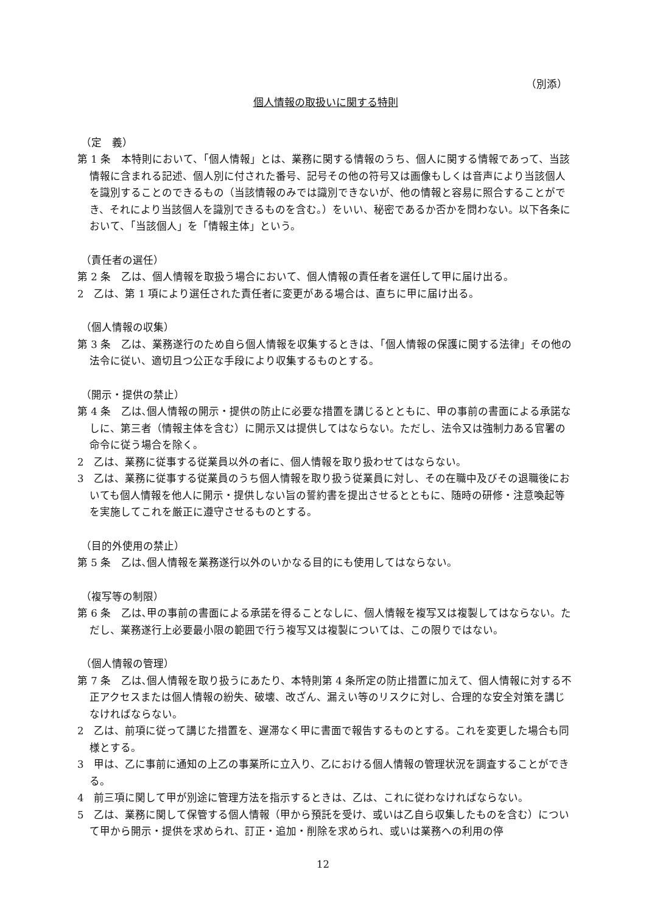（別添）
個人情報の取扱いに関する特則
（定　義）
第 1 条　本特則において、「個人情報」とは、業務に関する情報のうち、個人に関する情報であって、当該情報に含まれる記述、個人別に付された番号、記号その他の符号又は画像もしくは音声により当該個人を識別することのできるもの（当該情報のみでは識別できないが、他の情報と容易に照合することができ、それにより当該個人を識別できるものを含む。）をいい、秘密であるか否かを問わない。以下各条において、「当該個人」を「情報主体」という。
（責任者の選任）
第 2 条　乙は、個人情報を取扱う場合において、個人情報の責任者を選任して甲に届け出る。
2　乙は、第 1 項により選任された責任者に変更がある場合は、直ちに甲に届け出る。
（個人情報の収集）
第 3 条　乙は、業務遂行のため自ら個人情報を収集するときは、「個人情報の保護に関する法律」その他の法令に従い、適切且つ公正な手段により収集するものとする。
（開示・提供の禁止）
第 4 条　乙は､個人情報の開示・提供の防止に必要な措置を講じるとともに、甲の事前の書面による承諾なしに、第三者（情報主体を含む）に開示又は提供してはならない。ただし、法令又は強制力ある官署の命令に従う場合を除く。
2　乙は、業務に従事する従業員以外の者に、個人情報を取り扱わせてはならない。
3　乙は、業務に従事する従業員のうち個人情報を取り扱う従業員に対し、その在職中及びその退職後においても個人情報を他人に開示・提供しない旨の誓約書を提出させるとともに、随時の研修・注意喚起等を実施してこれを厳正に遵守させるものとする。
（目的外使用の禁止）
第 5 条　乙は､個人情報を業務遂行以外のいかなる目的にも使用してはならない。
（複写等の制限）
第 6 条　乙は､甲の事前の書面による承諾を得ることなしに、個人情報を複写又は複製してはならない。ただし、業務遂行上必要最小限の範囲で行う複写又は複製については、この限りではない。
（個人情報の管理）
第 7 条　乙は､個人情報を取り扱うにあたり、本特則第 4 条所定の防止措置に加えて、個人情報に対する不正アクセスまたは個人情報の紛失、破壊、改ざん、漏えい等のリスクに対し、合理的な安全対策を講じなければならない。
2　乙は、前項に従って講じた措置を、遅滞なく甲に書面で報告するものとする。これを変更した場合も同様とする。
3　甲は、乙に事前に通知の上乙の事業所に立入り、乙における個人情報の管理状況を調査することができる。
4　前三項に関して甲が別途に管理方法を指示するときは、乙は、これに従わなければならない。
5　乙は、業務に関して保管する個人情報（甲から預託を受け、或いは乙自ら収集したものを含む）について甲から開示・提供を求められ、訂正・追加・削除を求められ、或いは業務への利用の停
12